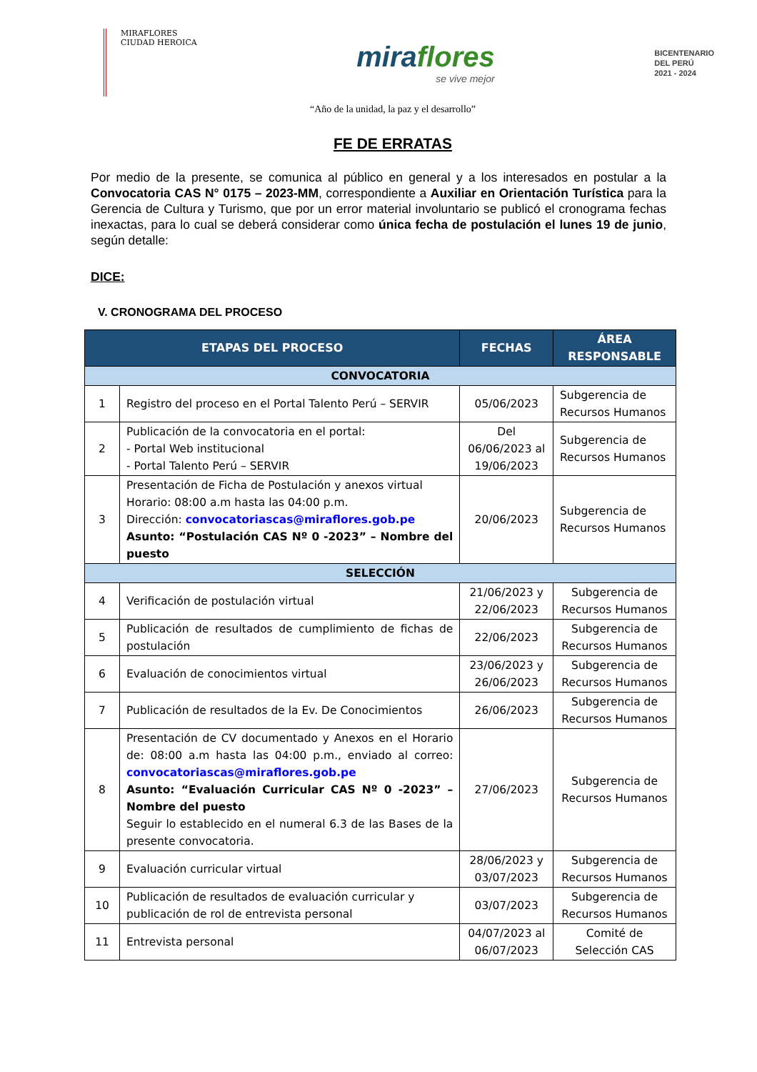MIRAFLORES
CIUDAD HEROICA
miraflores
se vive mejor
BICENTENARIO
DEL PERÚ
2021 - 2024
“Año de la unidad, la paz y el desarrollo”
FE DE ERRATAS
Por medio de la presente, se comunica al público en general y a los interesados en postular a la Convocatoria CAS N° 0175 – 2023-MM, correspondiente a Auxiliar en Orientación Turística para la Gerencia de Cultura y Turismo, que por un error material involuntario se publicó el cronograma fechas inexactas, para lo cual se deberá considerar como única fecha de postulación el lunes 19 de junio, según detalle:
DICE:
V. CRONOGRAMA DEL PROCESO
| ETAPAS DEL PROCESO | | FECHAS | ÁREA RESPONSABLE |
| --- | --- | --- | --- |
| CONVOCATORIA | | | |
| 1 | Registro del proceso en el Portal Talento Perú – SERVIR | 05/06/2023 | Subgerencia de Recursos Humanos |
| 2 | Publicación de la convocatoria en el portal: - Portal Web institucional - Portal Talento Perú – SERVIR | Del 06/06/2023 al 19/06/2023 | Subgerencia de Recursos Humanos |
| 3 | Presentación de Ficha de Postulación y anexos virtual Horario: 08:00 a.m hasta las 04:00 p.m. Dirección: convocatoriascas@miraflores.gob.pe Asunto: “Postulación CAS Nº 0 -2023” – Nombre del puesto | 20/06/2023 | Subgerencia de Recursos Humanos |
| SELECCIÓN | | | |
| 4 | Verificación de postulación virtual | 21/06/2023 y 22/06/2023 | Subgerencia de Recursos Humanos |
| 5 | Publicación de resultados de cumplimiento de fichas de postulación | 22/06/2023 | Subgerencia de Recursos Humanos |
| 6 | Evaluación de conocimientos virtual | 23/06/2023 y 26/06/2023 | Subgerencia de Recursos Humanos |
| 7 | Publicación de resultados de la Ev. De Conocimientos | 26/06/2023 | Subgerencia de Recursos Humanos |
| 8 | Presentación de CV documentado y Anexos en el Horario de: 08:00 a.m hasta las 04:00 p.m., enviado al correo: convocatoriascas@miraflores.gob.pe Asunto: “Evaluación Curricular CAS Nº 0 -2023” – Nombre del puesto Seguir lo establecido en el numeral 6.3 de las Bases de la presente convocatoria. | 27/06/2023 | Subgerencia de Recursos Humanos |
| 9 | Evaluación curricular virtual | 28/06/2023 y 03/07/2023 | Subgerencia de Recursos Humanos |
| 10 | Publicación de resultados de evaluación curricular y publicación de rol de entrevista personal | 03/07/2023 | Subgerencia de Recursos Humanos |
| 11 | Entrevista personal | 04/07/2023 al 06/07/2023 | Comité de Selección CAS |